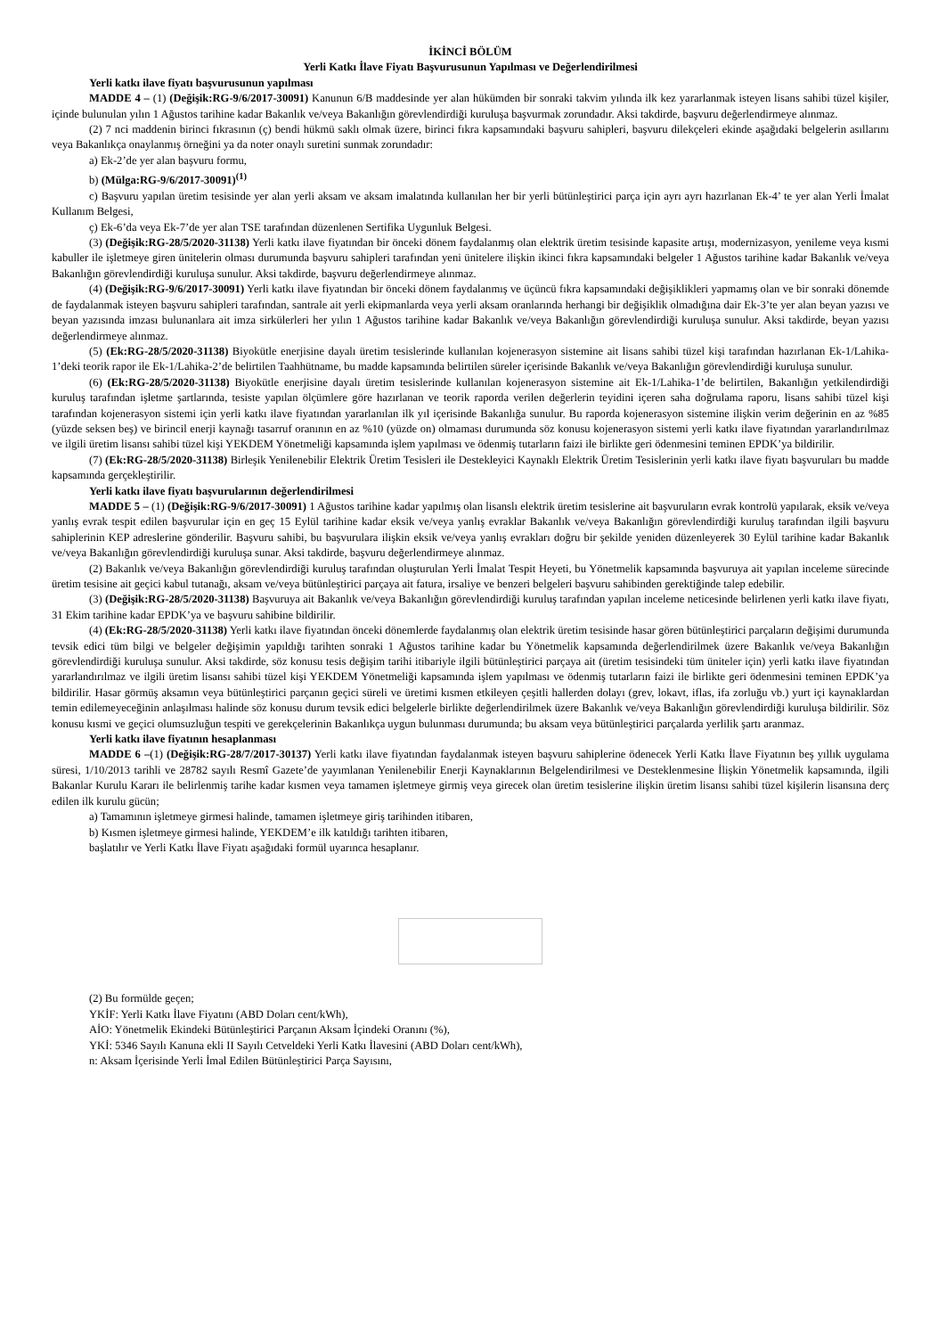İKİNCİ BÖLÜM
Yerli Katkı İlave Fiyatı Başvurusunun Yapılması ve Değerlendirilmesi
Yerli katkı ilave fiyatı başvurusunun yapılması
MADDE 4 – (1) (Değişik:RG-9/6/2017-30091) Kanunun 6/B maddesinde yer alan hükümden bir sonraki takvim yılında ilk kez yararlanmak isteyen lisans sahibi tüzel kişiler, içinde bulunulan yılın 1 Ağustos tarihine kadar Bakanlık ve/veya Bakanlığın görevlendirdiği kuruluşa başvurmak zorundadır. Aksi takdirde, başvuru değerlendirmeye alınmaz.
(2) 7 nci maddenin birinci fıkrasının (ç) bendi hükmü saklı olmak üzere, birinci fıkra kapsamındaki başvuru sahipleri, başvuru dilekçeleri ekinde aşağıdaki belgelerin asıllarını veya Bakanlıkça onaylanmış örneğini ya da noter onaylı suretini sunmak zorundadır:
a) Ek-2’de yer alan başvuru formu,
b) (Mülga:RG-9/6/2017-30091)<sup>(1)</sup>
c) Başvuru yapılan üretim tesisinde yer alan yerli aksam ve aksam imalatında kullanılan her bir yerli bütünleştirici parça için ayrı ayrı hazırlanan Ek-4’ te yer alan Yerli İmalat Kullanım Belgesi,
ç) Ek-6’da veya Ek-7’de yer alan TSE tarafından düzenlenen Sertifika Uygunluk Belgesi.
(3) (Değişik:RG-28/5/2020-31138) Yerli katkı ilave fiyatından bir önceki dönem faydalanmış olan elektrik üretim tesisinde kapasite artışı, modernizasyon, yenileme veya kısmi kabuller ile işletmeye giren ünitelerin olması durumunda başvuru sahipleri tarafından yeni ünitelere ilişkin ikinci fıkra kapsamındaki belgeler 1 Ağustos tarihine kadar Bakanlık ve/veya Bakanlığın görevlendirdiği kuruluşa sunulur. Aksi takdirde, başvuru değerlendirmeye alınmaz.
(4) (Değişik:RG-9/6/2017-30091) Yerli katkı ilave fiyatından bir önceki dönem faydalanmış ve üçüncü fıkra kapsamındaki değişiklikleri yapmamış olan ve bir sonraki dönemde de faydalanmak isteyen başvuru sahipleri tarafından, santrale ait yerli ekipmanlarda veya yerli aksam oranlarında herhangi bir değişiklik olmadığına dair Ek-3’te yer alan beyan yazısı ve beyan yazısında imzası bulunanlara ait imza sirkülerleri her yılın 1 Ağustos tarihine kadar Bakanlık ve/veya Bakanlığın görevlendirdiği kuruluşa sunulur. Aksi takdirde, beyan yazısı değerlendirmeye alınmaz.
(5) (Ek:RG-28/5/2020-31138) Biyokütle enerjisine dayalı üretim tesislerinde kullanılan kojenerasyon sistemine ait lisans sahibi tüzel kişi tarafından hazırlanan Ek-1/Lahika-1’deki teorik rapor ile Ek-1/Lahika-2’de belirtilen Taahhütname, bu madde kapsamında belirtilen süreler içerisinde Bakanlık ve/veya Bakanlığın görevlendirdiği kuruluşa sunulur.
(6) (Ek:RG-28/5/2020-31138) Biyokütle enerjisine dayalı üretim tesislerinde kullanılan kojenerasyon sistemine ait Ek-1/Lahika-1’de belirtilen, Bakanlığın yetkilendirdiği kuruluş tarafından işletme şartlarında, tesiste yapılan ölçümlere göre hazırlanan ve teorik raporda verilen değerlerin teyidini içeren saha doğrulama raporu, lisans sahibi tüzel kişi tarafından kojenerasyon sistemi için yerli katkı ilave fiyatından yararlanılan ilk yıl içerisinde Bakanlığa sunulur. Bu raporda kojenerasyon sistemine ilişkin verim değerinin en az %85 (yüzde seksen beş) ve birincil enerji kaynağı tasarruf oranının en az %10 (yüzde on) olmaması durumunda söz konusu kojenerasyon sistemi yerli katkı ilave fiyatından yararlandırılmaz ve ilgili üretim lisansı sahibi tüzel kişi YEKDEM Yönetmeliği kapsamında işlem yapılması ve ödenmiş tutarların faizi ile birlikte geri ödenmesini teminen EPDK’ya bildirilir.
(7) (Ek:RG-28/5/2020-31138) Birleşik Yenilenebilir Elektrik Üretim Tesisleri ile Destekleyici Kaynaklı Elektrik Üretim Tesislerinin yerli katkı ilave fiyatı başvuruları bu madde kapsamında gerçekleştirilir.
Yerli katkı ilave fiyatı başvurularının değerlendirilmesi
MADDE 5 – (1) (Değişik:RG-9/6/2017-30091) 1 Ağustos tarihine kadar yapılmış olan lisanslı elektrik üretim tesislerine ait başvuruların evrak kontrolü yapılarak, eksik ve/veya yanlış evrak tespit edilen başvurular için en geç 15 Eylül tarihine kadar eksik ve/veya yanlış evraklar Bakanlık ve/veya Bakanlığın görevlendirdiği kuruluş tarafından ilgili başvuru sahiplerinin KEP adreslerine gönderilir. Başvuru sahibi, bu başvurulara ilişkin eksik ve/veya yanlış evrakları doğru bir şekilde yeniden düzenleyerek 30 Eylül tarihine kadar Bakanlık ve/veya Bakanlığın görevlendirdiği kuruluşa sunar. Aksi takdirde, başvuru değerlendirmeye alınmaz.
(2) Bakanlık ve/veya Bakanlığın görevlendirdiği kuruluş tarafından oluşturulan Yerli İmalat Tespit Heyeti, bu Yönetmelik kapsamında başvuruya ait yapılan inceleme sürecinde üretim tesisine ait geçici kabul tutanağı, aksam ve/veya bütünleştirici parçaya ait fatura, irsaliye ve benzeri belgeleri başvuru sahibinden gerektiğinde talep edebilir.
(3) (Değişik:RG-28/5/2020-31138) Başvuruya ait Bakanlık ve/veya Bakanlığın görevlendirdiği kuruluş tarafından yapılan inceleme neticesinde belirlenen yerli katkı ilave fiyatı, 31 Ekim tarihine kadar EPDK’ya ve başvuru sahibine bildirilir.
(4) (Ek:RG-28/5/2020-31138) Yerli katkı ilave fiyatından önceki dönemlerde faydalanmış olan elektrik üretim tesisinde hasar gören bütünleştirici parçaların değişimi durumunda tevsik edici tüm bilgi ve belgeler değişimin yapıldığı tarihten sonraki 1 Ağustos tarihine kadar bu Yönetmelik kapsamında değerlendirilmek üzere Bakanlık ve/veya Bakanlığın görevlendirdiği kuruluşa sunulur. Aksi takdirde, söz konusu tesis değişim tarihi itibariyle ilgili bütünleştirici parçaya ait (üretim tesisindeki tüm üniteler için) yerli katkı ilave fiyatından yararlandırılmaz ve ilgili üretim lisansı sahibi tüzel kişi YEKDEM Yönetmeliği kapsamında işlem yapılması ve ödenmiş tutarların faizi ile birlikte geri ödenmesini teminen EPDK’ya bildirilir. Hasar görmüş aksamın veya bütünleştirici parçanın geçici süreli ve üretimi kısmen etkileyen çeşitli hallerden dolayı (grev, lokavt, iflas, ifa zorluğu vb.) yurt içi kaynaklardan temin edilemeyeceğinin anlaşılması halinde söz konusu durum tevsik edici belgelerle birlikte değerlendirilmek üzere Bakanlık ve/veya Bakanlığın görevlendirdiği kuruluşa bildirilir. Söz konusu kısmi ve geçici olumsuzluğun tespiti ve gerekçelerinin Bakanlıkça uygun bulunması durumunda; bu aksam veya bütünleştirici parçalarda yerlilik şartı aranmaz.
Yerli katkı ilave fiyatının hesaplanması
MADDE 6 –(1) (Değişik:RG-28/7/2017-30137) Yerli katkı ilave fiyatından faydalanmak isteyen başvuru sahiplerine ödenecek Yerli Katkı İlave Fiyatının beş yıllık uygulama süresi, 1/10/2013 tarihli ve 28782 sayılı Resmî Gazete’de yayımlanan Yenilenebilir Enerji Kaynaklarının Belgelendirilmesi ve Desteklenmesine İlişkin Yönetmelik kapsamında, ilgili Bakanlar Kurulu Kararı ile belirlenmiş tarihe kadar kısmen veya tamamen işletmeye girmiş veya girecek olan üretim tesislerine ilişkin üretim lisansı sahibi tüzel kişilerin lisansına derç edilen ilk kurulu gücün;
a) Tamamının işletmeye girmesi halinde, tamamen işletmeye giriş tarihinden itibaren,
b) Kısmen işletmeye girmesi halinde, YEKDEM’e ilk katıldığı tarihten itibaren,
başlatılır ve Yerli Katkı İlave Fiyatı aşağıdaki formül uyarınca hesaplanır.
(2) Bu formülde geçen;
YKİF: Yerli Katkı İlave Fiyatını (ABD Doları cent/kWh),
AİO: Yönetmelik Ekindeki Bütünleştirici Parçanın Aksam İçindeki Oranını (%),
YKİ: 5346 Sayılı Kanuna ekli II Sayılı Cetveldeki Yerli Katkı İlavesini (ABD Doları cent/kWh),
n: Aksam İçerisinde Yerli İmal Edilen Bütünleştirici Parça Sayısını,